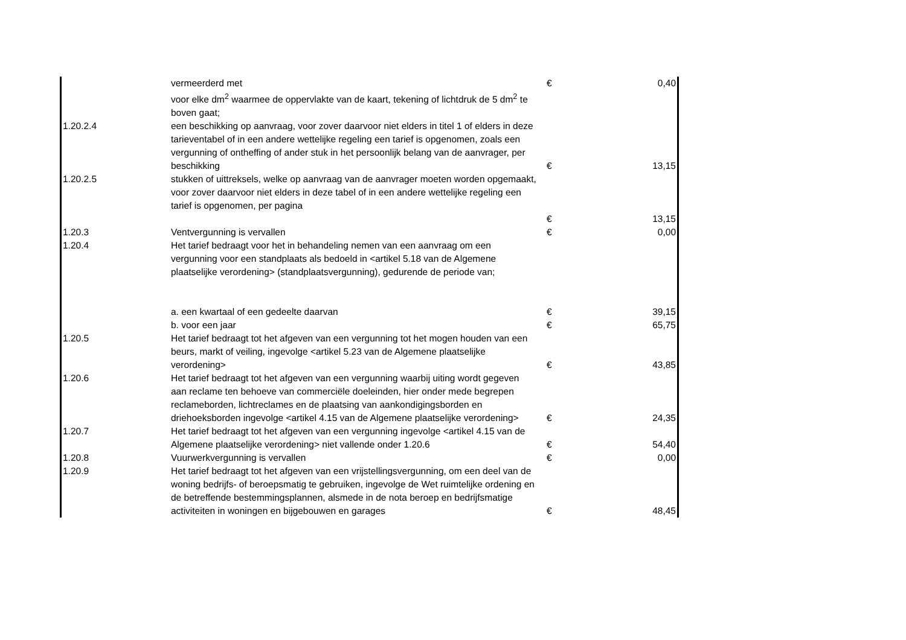| | vermeerderd met | € | 0,40 |
| | voor elke dm<sup>2</sup> waarmee de oppervlakte van de kaart, tekening of lichtdruk de 5 dm<sup>2</sup> te boven gaat; | | |
| 1.20.2.4 | een beschikking op aanvraag, voor zover daarvoor niet elders in titel 1 of elders in deze tarieventabel of in een andere wettelijke regeling een tarief is opgenomen, zoals een vergunning of ontheffing of ander stuk in het persoonlijk belang van de aanvrager, per beschikking | € | 13,15 |
| 1.20.2.5 | stukken of uittreksels, welke op aanvraag van de aanvrager moeten worden opgemaakt, voor zover daarvoor niet elders in deze tabel of in een andere wettelijke regeling een tarief is opgenomen, per pagina | € | 13,15 |
| 1.20.3 | Ventvergunning is vervallen | € | 0,00 |
| 1.20.4 | Het tarief bedraagt voor het in behandeling nemen van een aanvraag om een vergunning voor een standplaats als bedoeld in <artikel 5.18 van de Algemene plaatselijke verordening> (standplaatsvergunning), gedurende de periode van; | | |
| | a. een kwartaal of een gedeelte daarvan | € | 39,15 |
| | b. voor een jaar | € | 65,75 |
| 1.20.5 | Het tarief bedraagt tot het afgeven van een vergunning tot het mogen houden van een beurs, markt of veiling, ingevolge <artikel 5.23 van de Algemene plaatselijke verordening> | € | 43,85 |
| 1.20.6 | Het tarief bedraagt tot het afgeven van een vergunning waarbij uiting wordt gegeven aan reclame ten behoeve van commerciële doeleinden, hier onder mede begrepen reclameborden, lichtreclames en de plaatsing van aankondigingsborden en driehoeksborden ingevolge <artikel 4.15 van de Algemene plaatselijke verordening> | € | 24,35 |
| 1.20.7 | Het tarief bedraagt tot het afgeven van een vergunning ingevolge <artikel 4.15 van de Algemene plaatselijke verordening> niet vallende onder 1.20.6 | € | 54,40 |
| 1.20.8 | Vuurwerkvergunning is vervallen | € | 0,00 |
| 1.20.9 | Het tarief bedraagt tot het afgeven van een vrijstellingsvergunning, om een deel van de woning bedrijfs- of beroepsmatig te gebruiken, ingevolge de Wet ruimtelijke ordening en de betreffende bestemmingsplannen, alsmede in de nota beroep en bedrijfsmatige activiteiten in woningen en bijgebouwen en garages | € | 48,45 |